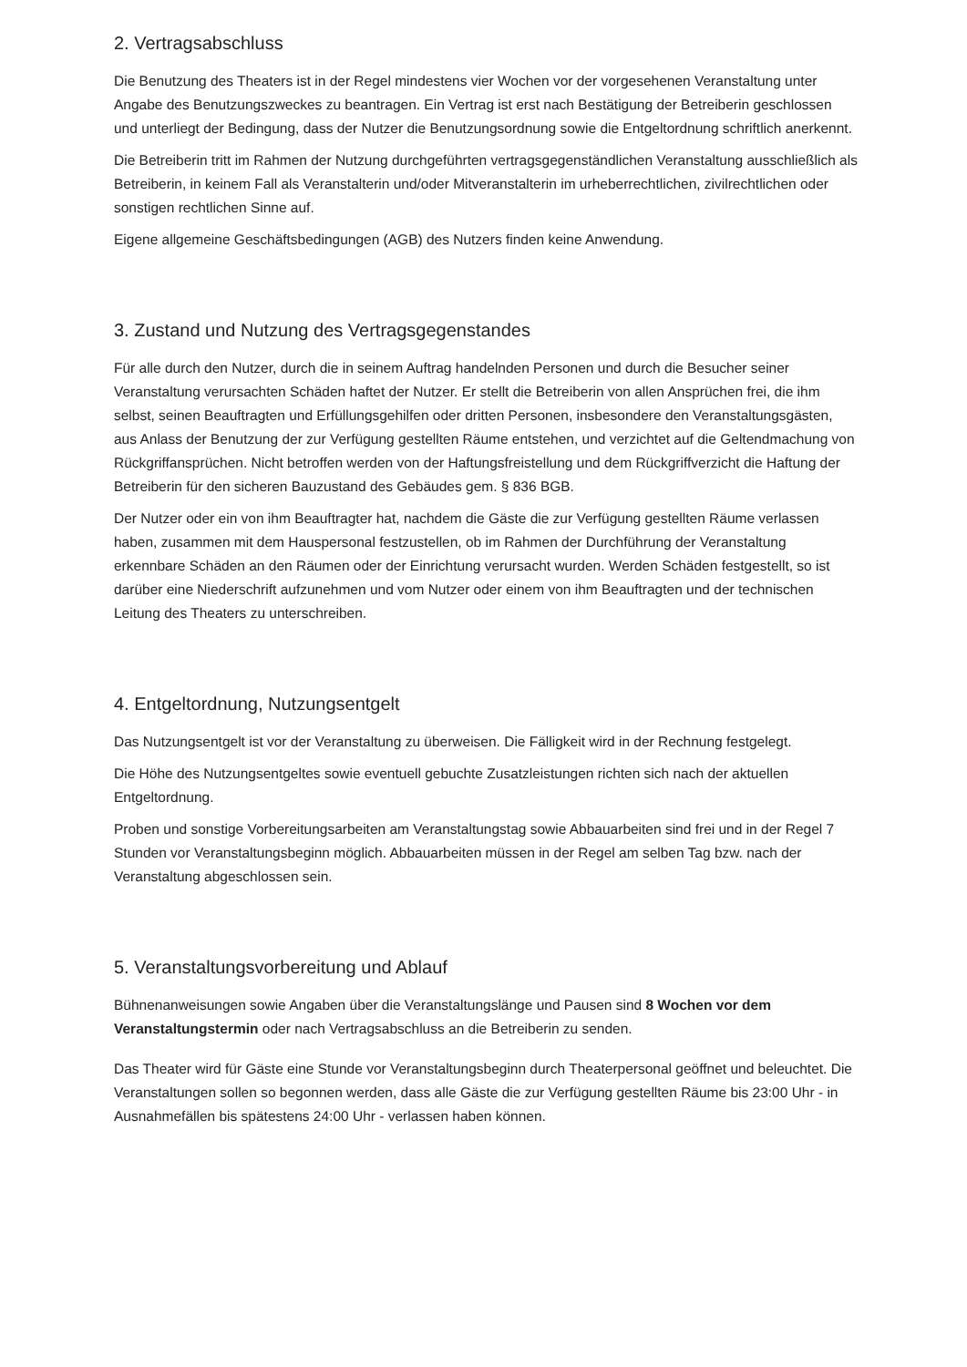2. Vertragsabschluss
Die Benutzung des Theaters ist in der Regel mindestens vier Wochen vor der vorgesehenen Veranstaltung unter Angabe des Benutzungszweckes zu beantragen. Ein Vertrag ist erst nach Bestätigung der Betreiberin geschlossen und unterliegt der Bedingung, dass der Nutzer die Benutzungsordnung sowie die Entgeltordnung schriftlich anerkennt.
Die Betreiberin tritt im Rahmen der Nutzung durchgeführten vertragsgegenständlichen Veranstaltung ausschließlich als Betreiberin, in keinem Fall als Veranstalterin und/oder Mitveranstalterin im urheberrechtlichen, zivilrechtlichen oder sonstigen rechtlichen Sinne auf.
Eigene allgemeine Geschäftsbedingungen (AGB) des Nutzers finden keine Anwendung.
3. Zustand und Nutzung des Vertragsgegenstandes
Für alle durch den Nutzer, durch die in seinem Auftrag handelnden Personen und durch die Besucher seiner Veranstaltung verursachten Schäden haftet der Nutzer. Er stellt die Betreiberin von allen Ansprüchen frei, die ihm selbst, seinen Beauftragten und Erfüllungsgehilfen oder dritten Personen, insbesondere den Veranstaltungsgästen, aus Anlass der Benutzung der zur Verfügung gestellten Räume entstehen, und verzichtet auf die Geltendmachung von Rückgriffansprüchen. Nicht betroffen werden von der Haftungsfreistellung und dem Rückgriffverzicht die Haftung der Betreiberin für den sicheren Bauzustand des Gebäudes gem. § 836 BGB.
Der Nutzer oder ein von ihm Beauftragter hat, nachdem die Gäste die zur Verfügung gestellten Räume verlassen haben, zusammen mit dem Hauspersonal festzustellen, ob im Rahmen der Durchführung der Veranstaltung erkennbare Schäden an den Räumen oder der Einrichtung verursacht wurden. Werden Schäden festgestellt, so ist darüber eine Niederschrift aufzunehmen und vom Nutzer oder einem von ihm Beauftragten und der technischen Leitung des Theaters zu unterschreiben.
4. Entgeltordnung, Nutzungsentgelt
Das Nutzungsentgelt ist vor der Veranstaltung zu überweisen. Die Fälligkeit wird in der Rechnung festgelegt.
Die Höhe des Nutzungsentgeltes sowie eventuell gebuchte Zusatzleistungen richten sich nach der aktuellen Entgeltordnung.
Proben und sonstige Vorbereitungsarbeiten am Veranstaltungstag sowie Abbauarbeiten sind frei und in der Regel 7 Stunden vor Veranstaltungsbeginn möglich. Abbauarbeiten müssen in der Regel am selben Tag bzw. nach der Veranstaltung abgeschlossen sein.
5. Veranstaltungsvorbereitung und Ablauf
Bühnenanweisungen sowie Angaben über die Veranstaltungslänge und Pausen sind 8 Wochen vor dem Veranstaltungstermin oder nach Vertragsabschluss an die Betreiberin zu senden.
Das Theater wird für Gäste eine Stunde vor Veranstaltungsbeginn durch Theaterpersonal geöffnet und beleuchtet. Die Veranstaltungen sollen so begonnen werden, dass alle Gäste die zur Verfügung gestellten Räume bis 23:00 Uhr - in Ausnahmefällen bis spätestens 24:00 Uhr - verlassen haben können.